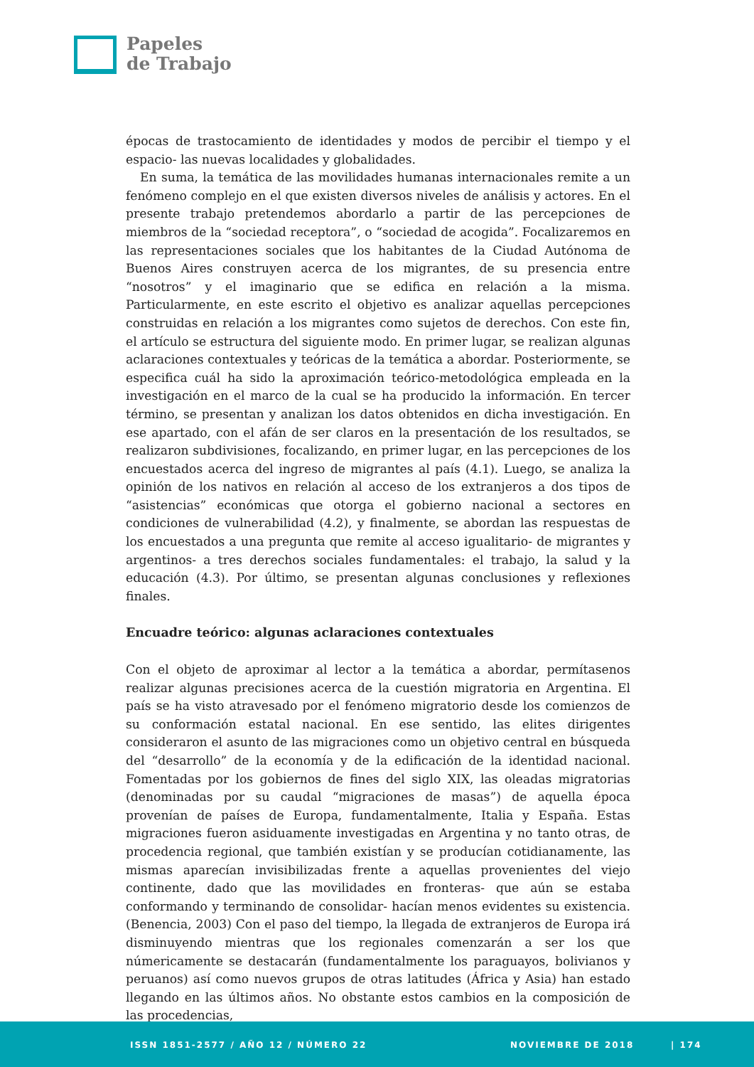Papeles
de Trabajo
épocas de trastocamiento de identidades y modos de percibir el tiempo y el espacio- las nuevas localidades y globalidades.
En suma, la temática de las movilidades humanas internacionales remite a un fenómeno complejo en el que existen diversos niveles de análisis y actores. En el presente trabajo pretendemos abordarlo a partir de las percepciones de miembros de la “sociedad receptora”, o “sociedad de acogida”. Focalizaremos en las representaciones sociales que los habitantes de la Ciudad Autónoma de Buenos Aires construyen acerca de los migrantes, de su presencia entre “nosotros” y el imaginario que se edifica en relación a la misma. Particularmente, en este escrito el objetivo es analizar aquellas percepciones construidas en relación a los migrantes como sujetos de derechos. Con este fin, el artículo se estructura del siguiente modo. En primer lugar, se realizan algunas aclaraciones contextuales y teóricas de la temática a abordar. Posteriormente, se especifica cuál ha sido la aproximación teórico-metodológica empleada en la investigación en el marco de la cual se ha producido la información. En tercer término, se presentan y analizan los datos obtenidos en dicha investigación. En ese apartado, con el afán de ser claros en la presentación de los resultados, se realizaron subdivisiones, focalizando, en primer lugar, en las percepciones de los encuestados acerca del ingreso de migrantes al país (4.1). Luego, se analiza la opinión de los nativos en relación al acceso de los extranjeros a dos tipos de “asistencias” económicas que otorga el gobierno nacional a sectores en condiciones de vulnerabilidad (4.2), y finalmente, se abordan las respuestas de los encuestados a una pregunta que remite al acceso igualitario- de migrantes y argentinos- a tres derechos sociales fundamentales: el trabajo, la salud y la educación (4.3). Por último, se presentan algunas conclusiones y reflexiones finales.
Encuadre teórico: algunas aclaraciones contextuales
Con el objeto de aproximar al lector a la temática a abordar, permítasenos realizar algunas precisiones acerca de la cuestión migratoria en Argentina. El país se ha visto atravesado por el fenómeno migratorio desde los comienzos de su conformación estatal nacional. En ese sentido, las elites dirigentes consideraron el asunto de las migraciones como un objetivo central en búsqueda del “desarrollo” de la economía y de la edificación de la identidad nacional. Fomentadas por los gobiernos de fines del siglo XIX, las oleadas migratorias (denominadas por su caudal “migraciones de masas”) de aquella época provenían de países de Europa, fundamentalmente, Italia y España. Estas migraciones fueron asiduamente investigadas en Argentina y no tanto otras, de procedencia regional, que también existían y se producían cotidianamente, las mismas aparecían invisibilizadas frente a aquellas provenientes del viejo continente, dado que las movilidades en fronteras- que aún se estaba conformando y terminando de consolidar- hacían menos evidentes su existencia. (Benencia, 2003) Con el paso del tiempo, la llegada de extranjeros de Europa irá disminuyendo mientras que los regionales comenzarán a ser los que númericamente se destacarán (fundamentalmente los paraguayos, bolivianos y peruanos) así como nuevos grupos de otras latitudes (África y Asia) han estado llegando en las últimos años. No obstante estos cambios en la composición de las procedencias,
ISSN 1851-2577 / AÑO 12 / NÚMERO 22 NOVIEMBRE DE 2018 | 174